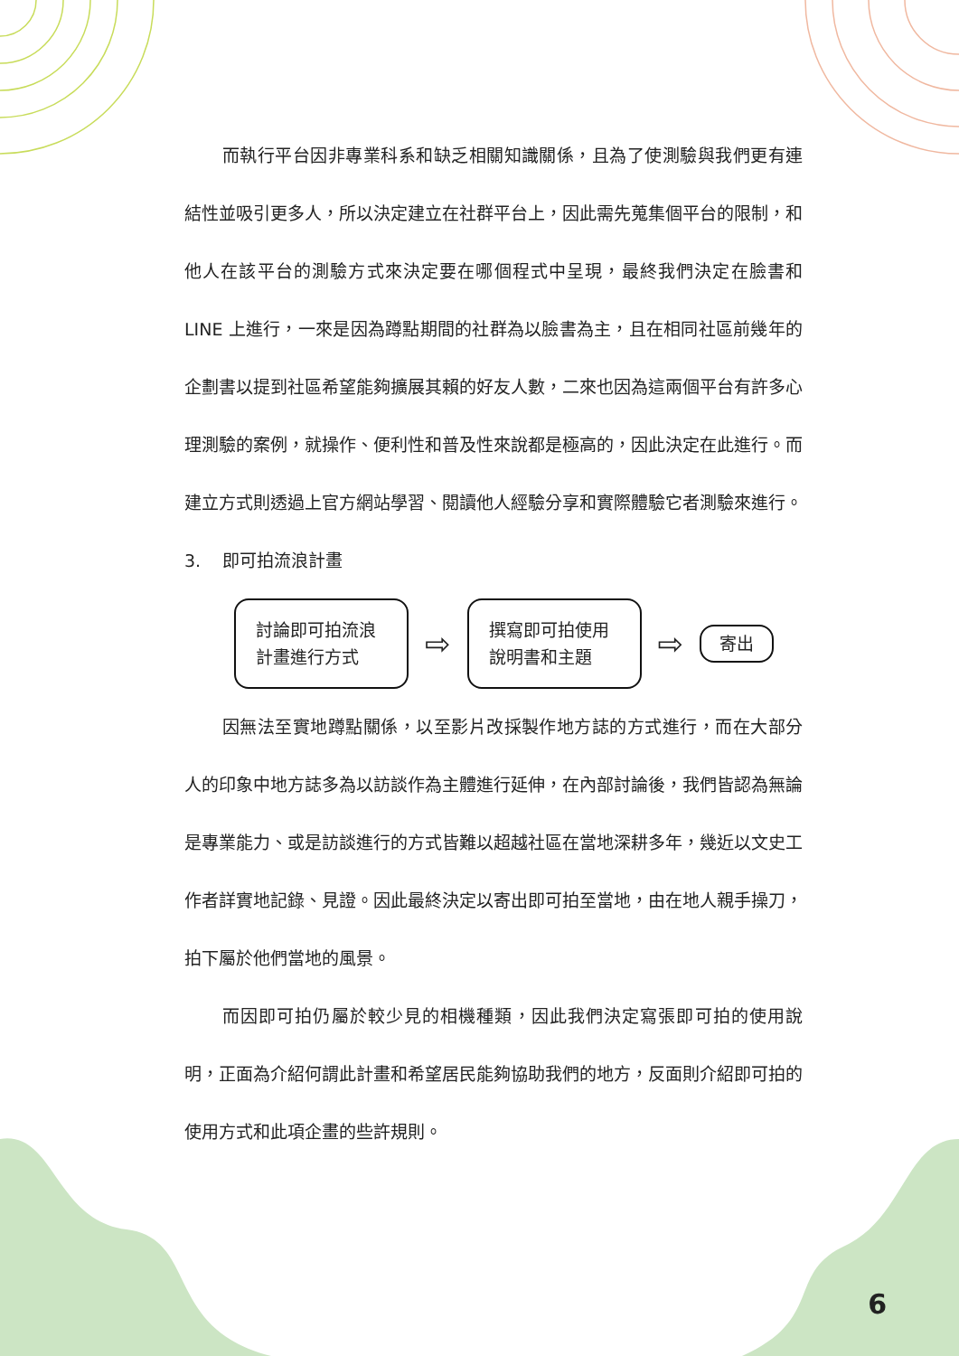而執行平台因非專業科系和缺乏相關知識關係，且為了使測驗與我們更有連結性並吸引更多人，所以決定建立在社群平台上，因此需先蒐集個平台的限制，和他人在該平台的測驗方式來決定要在哪個程式中呈現，最終我們決定在臉書和 LINE 上進行，一來是因為蹲點期間的社群為以臉書為主，且在相同社區前幾年的企劃書以提到社區希望能夠擴展其賴的好友人數，二來也因為這兩個平台有許多心理測驗的案例，就操作、便利性和普及性來說都是極高的，因此決定在此進行。而建立方式則透過上官方網站學習、閱讀他人經驗分享和實際體驗它者測驗來進行。
3. 即可拍流浪計畫
討論即可拍流浪計畫進行方式
⇨
撰寫即可拍使用說明書和主題
⇨
寄出
因無法至實地蹲點關係，以至影片改採製作地方誌的方式進行，而在大部分人的印象中地方誌多為以訪談作為主體進行延伸，在內部討論後，我們皆認為無論是專業能力、或是訪談進行的方式皆難以超越社區在當地深耕多年，幾近以文史工作者詳實地記錄、見證。因此最終決定以寄出即可拍至當地，由在地人親手操刀，拍下屬於他們當地的風景。
而因即可拍仍屬於較少見的相機種類，因此我們決定寫張即可拍的使用說明，正面為介紹何謂此計畫和希望居民能夠協助我們的地方，反面則介紹即可拍的使用方式和此項企畫的些許規則。
6